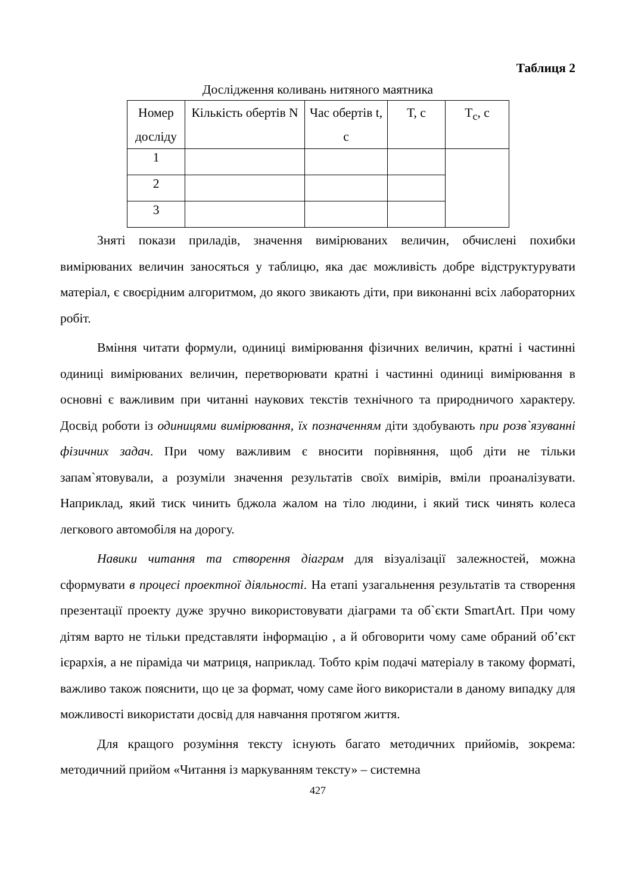Таблиця 2
Дослідження коливань нитяного маятника
| Номер дослiду | Кількість обертів N | Час обертів t, с | T, c | T<sub>c</sub>, c |
| 1 | | | | |
| 2 | | | | |
| 3 | | | | |
Зняті покази приладів, значення вимірюваних величин, обчислені похибки вимірюваних величин заносяться у таблицю, яка дає можливість добре відструктурувати матеріал, є своєрідним алгоритмом, до якого звикають діти, при виконанні всіх лабораторних робіт.
Вміння читати формули, одиниці вимірювання фізичних величин, кратні і частинні одиниці вимірюваних величин, перетворювати кратні і частинні одиниці вимірювання в основні є важливим при читанні наукових текстів технічного та природничого характеру. Досвід роботи із одиницями вимірювання, їх позначенням діти здобувають при розв`язуванні фізичних задач. При чому важливим є вносити порівняння, щоб діти не тільки запам`ятовували, а розуміли значення результатів своїх вимірів, вміли проаналізувати. Наприклад, який тиск чинить бджола жалом на тіло людини, і який тиск чинять колеса легкового автомобіля на дорогу.
Навики читання та створення діаграм для візуалізації залежностей, можна сформувати в процесі проектної діяльності. На етапі узагальнення результатів та створення презентації проекту дуже зручно використовувати діаграми та об`єкти SmartArt. При чому дітям варто не тільки представляти інформацію , а й обговорити чому саме обраний об’єкт ієрархія, а не піраміда чи матриця, наприклад. Тобто крім подачі матеріалу в такому форматі, важливо також пояснити, що це за формат, чому саме його використали в даному випадку для можливості використати досвід для навчання протягом життя.
Для кращого розуміння тексту існують багато методичних прийомів, зокрема: методичний прийом «Читання із маркуванням тексту» – системна
427